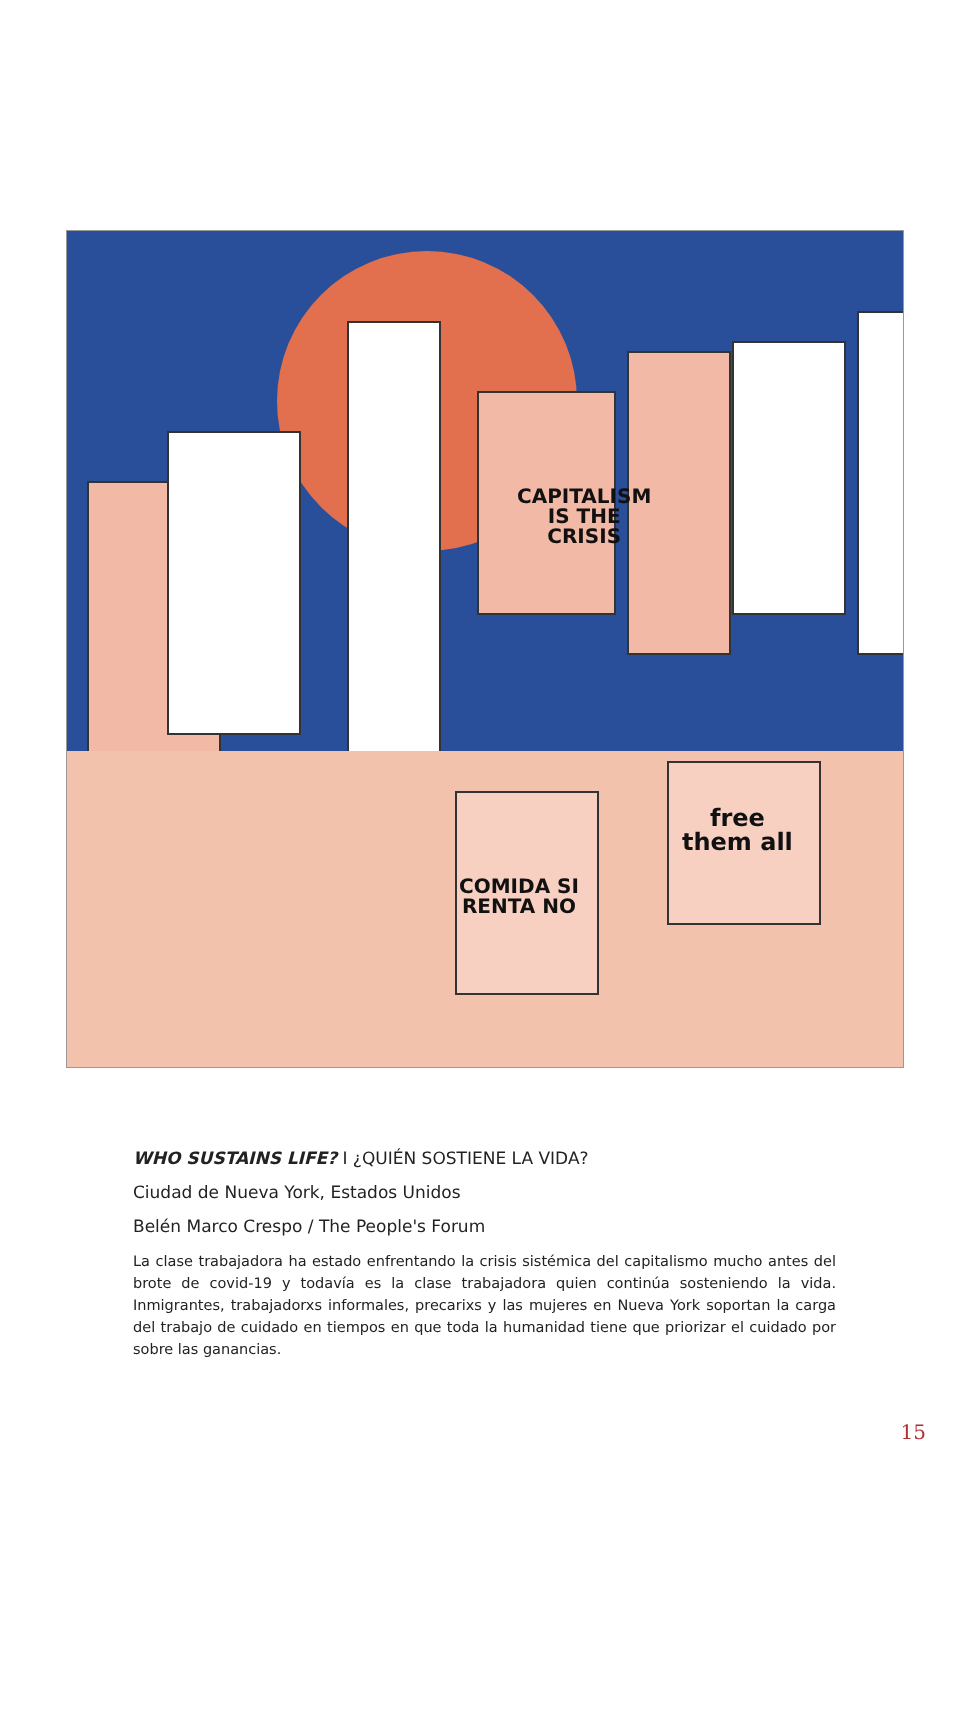CAPITALISM
IS THE
CRISIS
COMIDA SI
RENTA NO
free
them all
WHO SUSTAINS LIFE? I ¿QUIÉN SOSTIENE LA VIDA?
Ciudad de Nueva York, Estados Unidos
Belén Marco Crespo / The People's Forum
La clase trabajadora ha estado enfrentando la crisis sistémica del capitalismo mucho antes del brote de covid-19 y todavía es la clase trabajadora quien continúa sosteniendo la vida. Inmigrantes, trabajadorxs informales, precarixs y las mujeres en Nueva York soportan la carga del trabajo de cuidado en tiempos en que toda la humanidad tiene que priorizar el cuidado por sobre las ganancias.
15